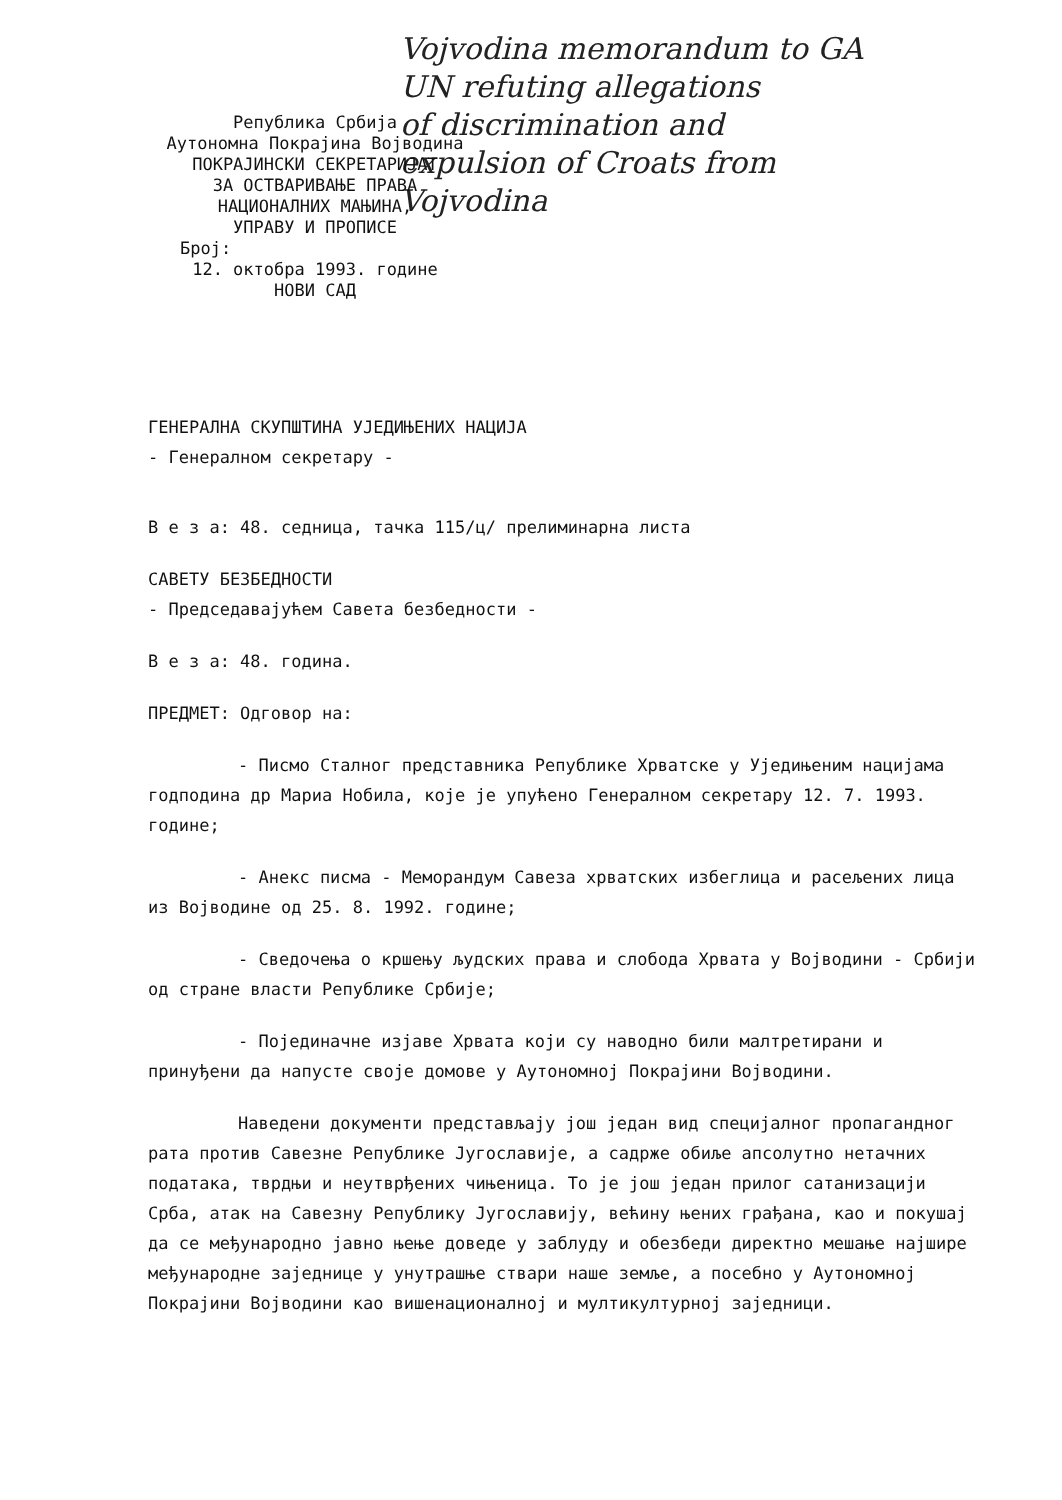Vojvodina memorandum to GA
UN refuting allegations
of discrimination and
expulsion of Croats from
Vojvodina
Република Србија
Аутономна Покрајина Војводина
ПОКРАЈИНСКИ СЕКРЕТАРИЈАТ
ЗА ОСТВАРИВАЊЕ ПРАВА
НАЦИОНАЛНИХ МАЊИНА,
УПРАВУ И ПРОПИСЕ
Број:
12. октобра 1993. године
НОВИ САД
ГЕНЕРАЛНА СКУПШТИНА УЈЕДИЊЕНИХ НАЦИЈА
- Генералном секретару -
В е з а: 48. седница, тачка 115/ц/ прелиминарна листа
САВЕТУ БЕЗБЕДНОСТИ
- Председавајућем Савета безбедности -
В е з а: 48. година.
ПРЕДМЕТ: Одговор на:
- Писмо Сталног представника Републике Хрватске у Уједињеним нацијама годподина др Мариа Нобила, које је упућено Генералном секретару 12. 7. 1993. године;
- Анекс писма - Меморандум Савеза хрватских избеглица и расељених лица из Војводине од 25. 8. 1992. године;
- Сведочења о кршењу људских права и слобода Хрвата у Војводини - Србији од стране власти Републике Србије;
- Појединачне изјаве Хрвата који су наводно били малтретирани и принуђени да напусте своје домове у Аутономној Покрајини Војводини.
Наведени документи представљају још један вид специјалног пропагандног рата против Савезне Републике Југославије, а садрже обиље апсолутно нетачних података, тврдњи и неутврђених чињеница. То је још један прилог сатанизацији Срба, атак на Савезну Републику Југославију, већину њених грађана, као и покушај да се међународно јавно њење доведе у заблуду и обезбеди директно мешање најшире међународне заједнице у унутрашње ствари наше земље, а посебно у Аутономној Покрајини Војводини као вишенационалној и мултикултурној заједници.